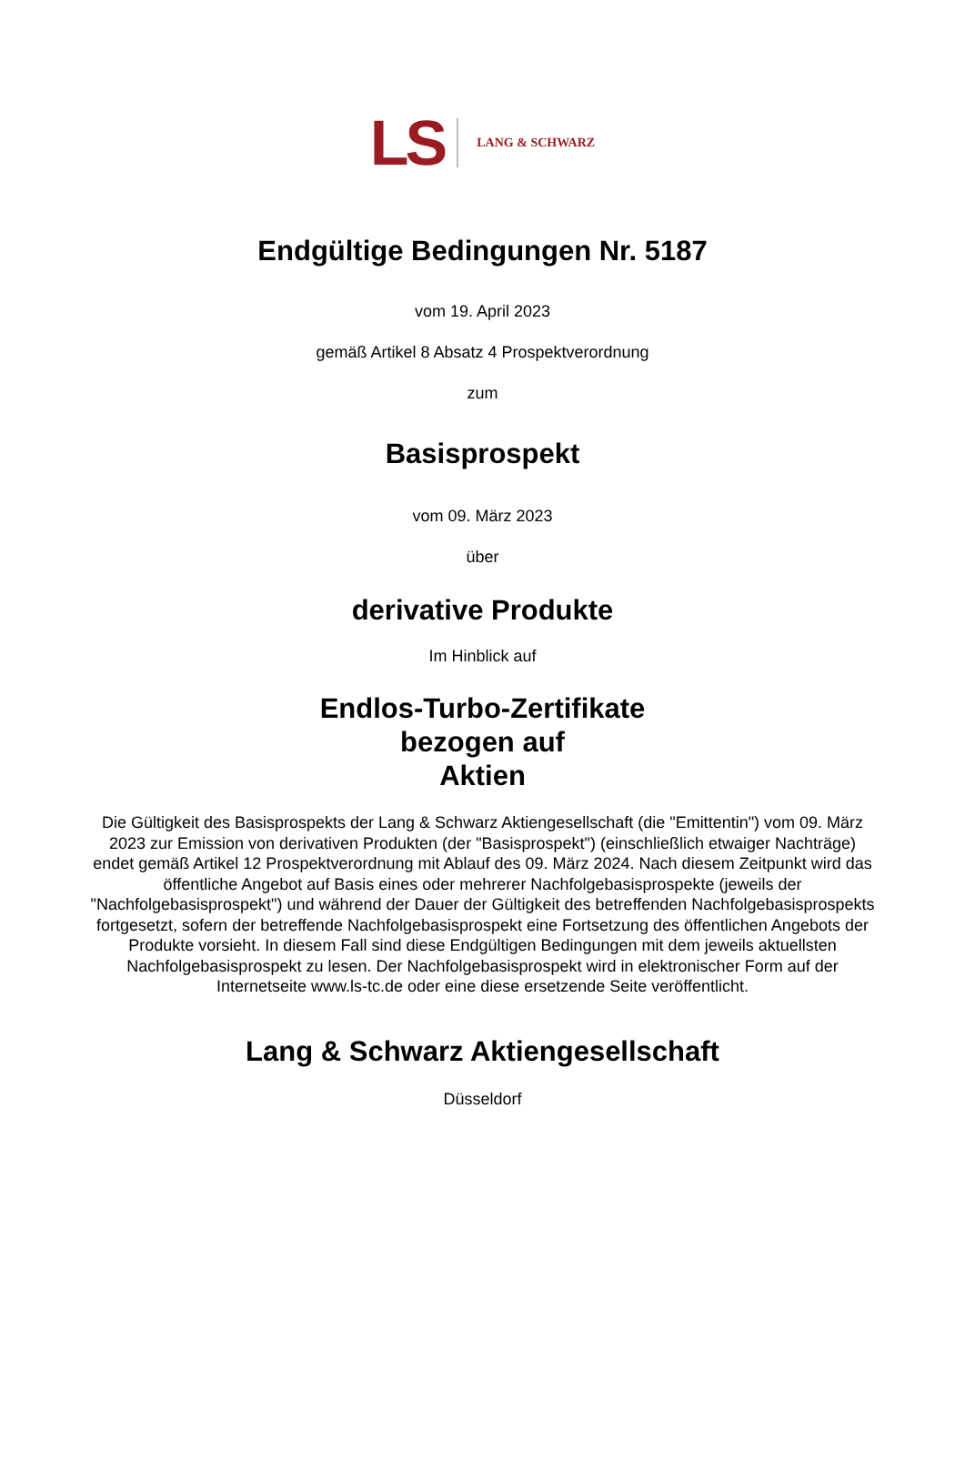LS LANG & SCHWARZ
Endgültige Bedingungen Nr. 5187
vom 19. April 2023
gemäß Artikel 8 Absatz 4 Prospektverordnung
zum
Basisprospekt
vom 09. März 2023
über
derivative Produkte
Im Hinblick auf
Endlos-Turbo-Zertifikate
bezogen auf
Aktien
Die Gültigkeit des Basisprospekts der Lang & Schwarz Aktiengesellschaft (die "Emittentin") vom 09. März 2023 zur Emission von derivativen Produkten (der "Basisprospekt") (einschließlich etwaiger Nachträge) endet gemäß Artikel 12 Prospektverordnung mit Ablauf des 09. März 2024. Nach diesem Zeitpunkt wird das öffentliche Angebot auf Basis eines oder mehrerer Nachfolgebasisprospekte (jeweils der "Nachfolgebasisprospekt") und während der Dauer der Gültigkeit des betreffenden Nachfolgebasisprospekts fortgesetzt, sofern der betreffende Nachfolgebasisprospekt eine Fortsetzung des öffentlichen Angebots der Produkte vorsieht. In diesem Fall sind diese Endgültigen Bedingungen mit dem jeweils aktuellsten Nachfolgebasisprospekt zu lesen. Der Nachfolgebasisprospekt wird in elektronischer Form auf der Internetseite www.ls-tc.de oder eine diese ersetzende Seite veröffentlicht.
Lang & Schwarz Aktiengesellschaft
Düsseldorf